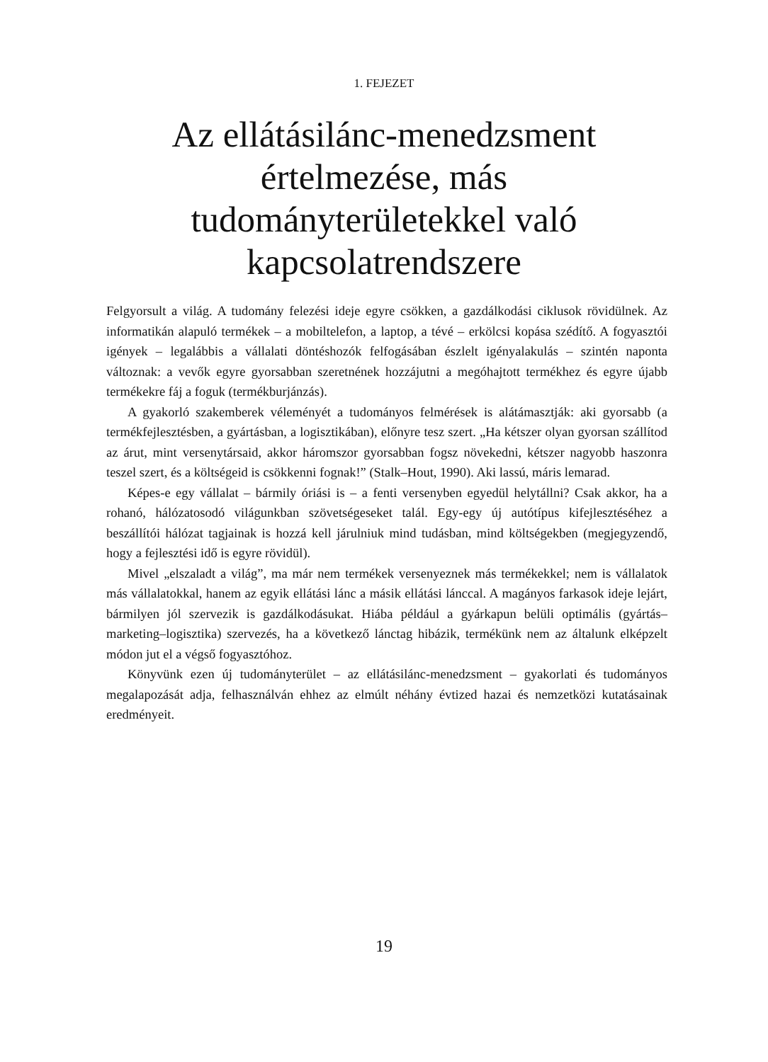1. FEJEZET
Az ellátásilánc-menedzsment értelmezése, más tudományterületekkel való kapcsolatrendszere
Felgyorsult a világ. A tudomány felezési ideje egyre csökken, a gazdálkodási ciklusok rövidülnek. Az informatikán alapuló termékek – a mobiltelefon, a laptop, a tévé – erkölcsi kopása szédítő. A fogyasztói igények – legalábbis a vállalati döntéshozók felfogásában észlelt igényalakulás – szintén naponta változnak: a vevők egyre gyorsabban szeretnének hozzájutni a megóhajtott termékhez és egyre újabb termékekre fáj a foguk (termékburjánzás).
A gyakorló szakemberek véleményét a tudományos felmérések is alátámasztják: aki gyorsabb (a termékfejlesztésben, a gyártásban, a logisztikában), előnyre tesz szert. „Ha kétszer olyan gyorsan szállítod az árut, mint versenytársaid, akkor háromszor gyorsabban fogsz növekedni, kétszer nagyobb haszonra teszel szert, és a költségeid is csökkenni fognak!” (Stalk–Hout, 1990). Aki lassú, máris lemarad.
Képes-e egy vállalat – bármily óriási is – a fenti versenyben egyedül helytállni? Csak akkor, ha a rohanó, hálózatosodó világunkban szövetségeseket talál. Egy-egy új autótípus kifejlesztéséhez a beszállítói hálózat tagjainak is hozzá kell járulniuk mind tudásban, mind költségekben (megjegyzendő, hogy a fejlesztési idő is egyre rövidül).
Mivel „elszaladt a világ”, ma már nem termékek versenyeznek más termékekkel; nem is vállalatok más vállalatokkal, hanem az egyik ellátási lánc a másik ellátási lánccal. A magányos farkasok ideje lejárt, bármilyen jól szervezik is gazdálkodásukat. Hiába például a gyárkapun belüli optimális (gyártás–marketing–logisztika) szervezés, ha a következő lánctag hibázik, termékünk nem az általunk elképzelt módon jut el a végső fogyasztóhoz.
Könyvünk ezen új tudományterület – az ellátásilánc-menedzsment – gyakorlati és tudományos megalapozását adja, felhasználván ehhez az elmúlt néhány évtized hazai és nemzetközi kutatásainak eredményeit.
19